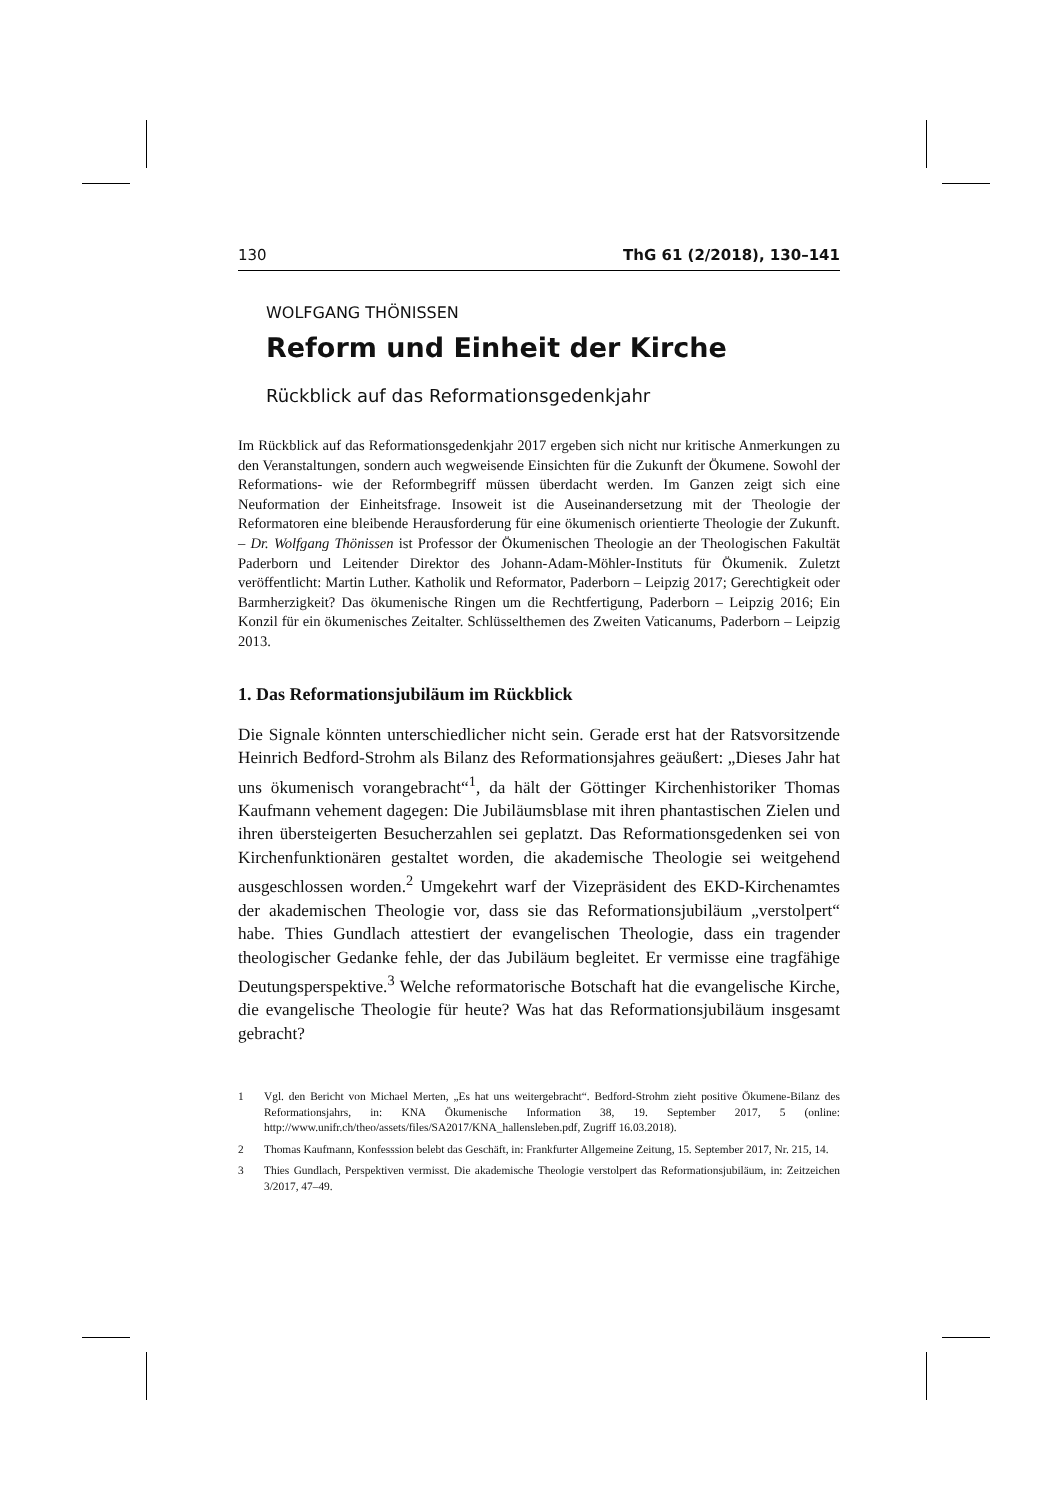130 ThG 61 (2/2018), 130–141
WOLFGANG THÖNISSEN
Reform und Einheit der Kirche
Rückblick auf das Reformationsgedenkjahr
Im Rückblick auf das Reformationsgedenkjahr 2017 ergeben sich nicht nur kritische Anmerkungen zu den Veranstaltungen, sondern auch wegweisende Einsichten für die Zukunft der Ökumene. Sowohl der Reformations- wie der Reformbegriff müssen überdacht werden. Im Ganzen zeigt sich eine Neuformation der Einheitsfrage. Insoweit ist die Auseinandersetzung mit der Theologie der Reformatoren eine bleibende Herausforderung für eine ökumenisch orientierte Theologie der Zukunft. – Dr. Wolfgang Thönissen ist Professor der Ökumenischen Theologie an der Theologischen Fakultät Paderborn und Leitender Direktor des Johann-Adam-Möhler-Instituts für Ökumenik. Zuletzt veröffentlicht: Martin Luther. Katholik und Reformator, Paderborn – Leipzig 2017; Gerechtigkeit oder Barmherzigkeit? Das ökumenische Ringen um die Rechtfertigung, Paderborn – Leipzig 2016; Ein Konzil für ein ökumenisches Zeitalter. Schlüsselthemen des Zweiten Vaticanums, Paderborn – Leipzig 2013.
1. Das Reformationsjubiläum im Rückblick
Die Signale könnten unterschiedlicher nicht sein. Gerade erst hat der Ratsvorsitzende Heinrich Bedford-Strohm als Bilanz des Reformationsjahres geäußert: „Dieses Jahr hat uns ökumenisch vorangebracht“<sup>1</sup>, da hält der Göttinger Kirchenhistoriker Thomas Kaufmann vehement dagegen: Die Jubiläumsblase mit ihren phantastischen Zielen und ihren übersteigerten Besucherzahlen sei geplatzt. Das Reformationsgedenken sei von Kirchenfunktionären gestaltet worden, die akademische Theologie sei weitgehend ausgeschlossen worden.<sup>2</sup> Umgekehrt warf der Vizepräsident des EKD-Kirchenamtes der akademischen Theologie vor, dass sie das Reformationsjubiläum „verstolpert“ habe. Thies Gundlach attestiert der evangelischen Theologie, dass ein tragender theologischer Gedanke fehle, der das Jubiläum begleitet. Er vermisse eine tragfähige Deutungsperspektive.<sup>3</sup> Welche reformatorische Botschaft hat die evangelische Kirche, die evangelische Theologie für heute? Was hat das Reformationsjubiläum insgesamt gebracht?
1 Vgl. den Bericht von Michael Merten, „Es hat uns weitergebracht“. Bedford-Strohm zieht positive Ökumene-Bilanz des Reformationsjahrs, in: KNA Ökumenische Information 38, 19. September 2017, 5 (online: http://www.unifr.ch/theo/assets/files/SA2017/KNA_hallensleben.pdf, Zugriff 16.03.2018).
2 Thomas Kaufmann, Konfesssion belebt das Geschäft, in: Frankfurter Allgemeine Zeitung, 15. September 2017, Nr. 215, 14.
3 Thies Gundlach, Perspektiven vermisst. Die akademische Theologie verstolpert das Reformationsjubiläum, in: Zeitzeichen 3/2017, 47–49.